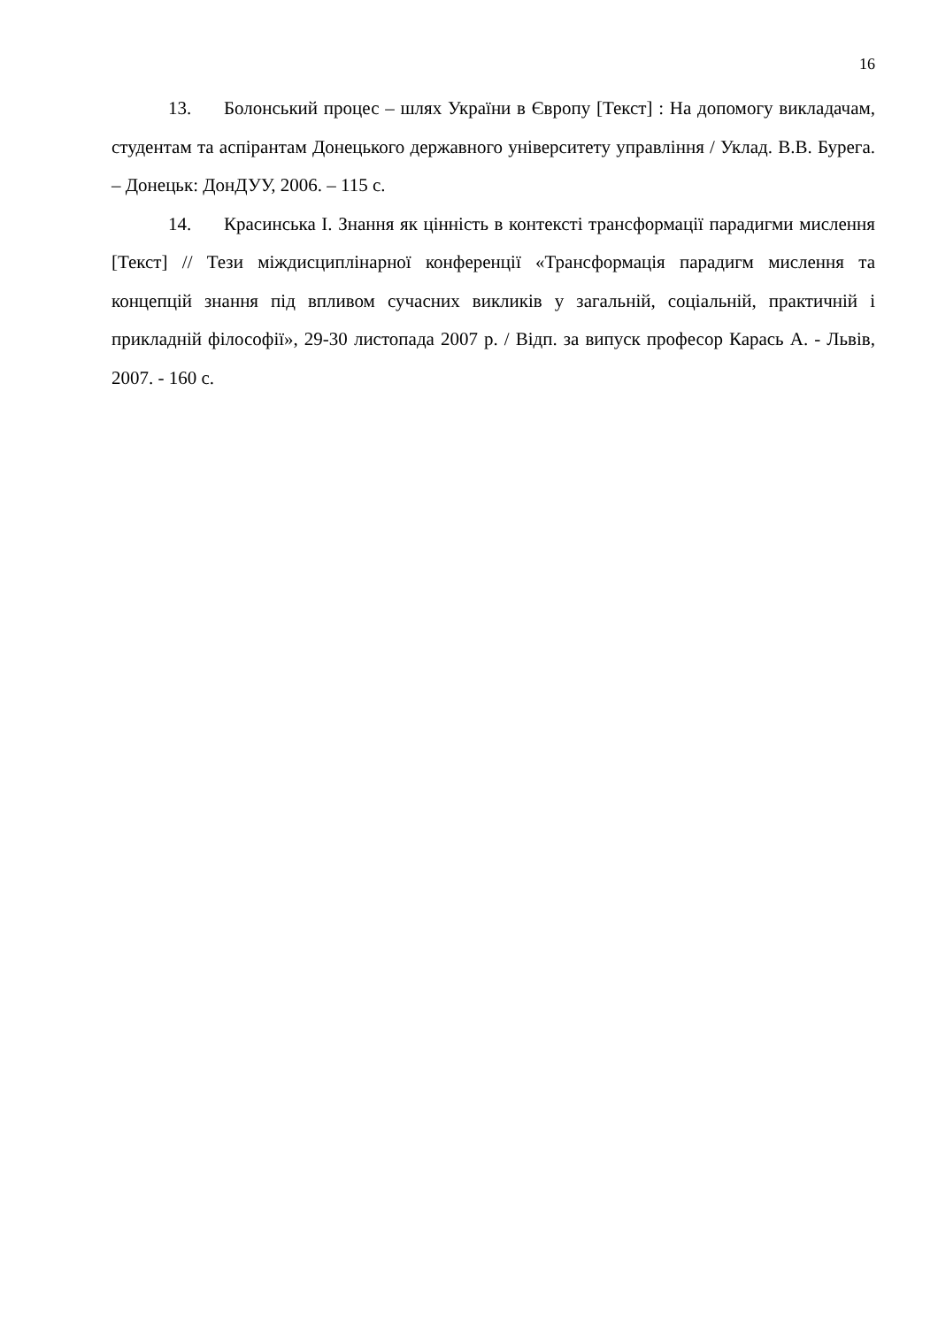16
13. Болонський процес – шлях України в Європу [Текст] : На допомогу викладачам, студентам та аспірантам Донецького державного університету управління / Уклад. В.В. Бурега. – Донецьк: ДонДУУ, 2006. – 115 с.
14. Красинська І. Знання як цінність в контексті трансформації парадигми мислення [Текст] // Тези міждисциплінарної конференції «Трансформація парадигм мислення та концепцій знання під впливом сучасних викликів у загальній, соціальній, практичній і прикладній філософії», 29-30 листопада 2007 р. / Відп. за випуск професор Карась А. - Львів, 2007. - 160 с.